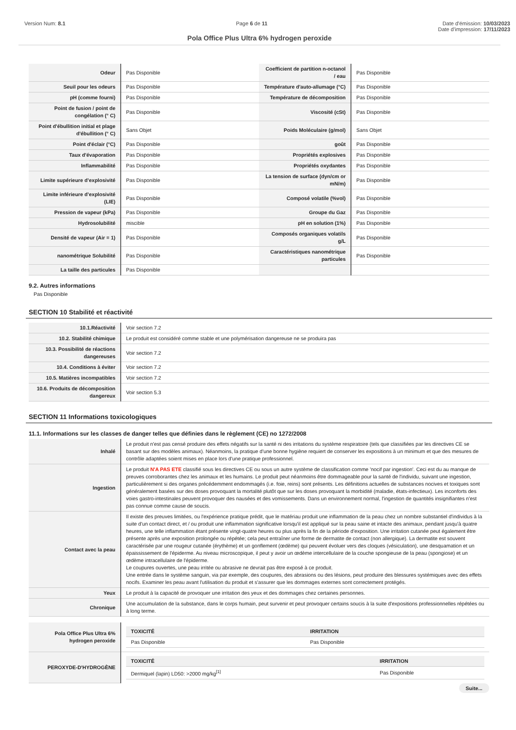Version Num: 8.1 Page 6 de 11 Date d'émission: 10/03/2023
Date d'impression: 17/11/2023
Pola Office Plus Ultra 6% hydrogen peroxide
| Odeur | Pas Disponible | Coefficient de partition n-octanol / eau | Pas Disponible |
| Seuil pour les odeurs | Pas Disponible | Température d'auto-allumage (°C) | Pas Disponible |
| pH (comme fourni) | Pas Disponible | Température de décomposition | Pas Disponible |
| Point de fusion / point de congélation (° C) | Pas Disponible | Viscosité (cSt) | Pas Disponible |
| Point d'ébullition initial et plage d'ébullition (° C) | Sans Objet | Poids Moléculaire (g/mol) | Sans Objet |
| Point d'éclair (°C) | Pas Disponible | goût | Pas Disponible |
| Taux d'évaporation | Pas Disponible | Propriétés explosives | Pas Disponible |
| Inflammabilité | Pas Disponible | Propriétés oxydantes | Pas Disponible |
| Limite supérieure d’explosivité | Pas Disponible | La tension de surface (dyn/cm or mN/m) | Pas Disponible |
| Limite inférieure d’explosivité (LIE) | Pas Disponible | Composé volatile (%vol) | Pas Disponible |
| Pression de vapeur (kPa) | Pas Disponible | Groupe du Gaz | Pas Disponible |
| Hydrosolubilité | miscible | pH en solution (1%) | Pas Disponible |
| Densité de vapeur (Air = 1) | Pas Disponible | Composés organiques volatils g/L | Pas Disponible |
| nanométrique Solubilité | Pas Disponible | Caractéristiques nanométrique particules | Pas Disponible |
| La taille des particules | Pas Disponible | | |
9.2. Autres informations
Pas Disponible
SECTION 10 Stabilité et réactivité
| 10.1.Réactivité | Voir section 7.2 |
| 10.2. Stabilité chimique | Le produit est considéré comme stable et une polymérisation dangereuse ne se produira pas |
| 10.3. Possibilité de réactions dangereuses | Voir section 7.2 |
| 10.4. Conditions à éviter | Voir section 7.2 |
| 10.5. Matières incompatibles | Voir section 7.2 |
| 10.6. Produits de décomposition dangereux | Voir section 5.3 |
SECTION 11 Informations toxicologiques
11.1. Informations sur les classes de danger telles que définies dans le règlement (CE) no 1272/2008
| Inhalé | Le produit n'est pas censé produire des effets négatifs sur la santé ni des irritations du système respiratoire (tels que classifiées par les directives CE se basant sur des modèles animaux). Néanmoins, la pratique d'une bonne hygiène requiert de conserver les expositions à un minimum et que des mesures de contrôle adaptées soient mises en place lors d'une pratique professionnel. |
| Ingestion | Le produit N'A PAS ETE classifié sous les directives CE ou sous un autre système de classification comme 'nocif par ingestion'. Ceci est du au manque de preuves corroborantes chez les animaux et les humains. Le produit peut néanmoins être dommageable pour la santé de l'individu, suivant une ingestion, particulièrement si des organes précédemment endommagés (i.e. foie, reins) sont présents. Les définitions actuelles de substances nocives et toxiques sont généralement basées sur des doses provoquant la mortalité plutôt que sur les doses provoquant la morbidité (maladie, états-infectieux). Les inconforts des voies gastro-intestinales peuvent provoquer des nausées et des vomissements. Dans un environnement normal, l'ingestion de quantités insignifiantes n'est pas connue comme cause de soucis. |
| Contact avec la peau | Il existe des preuves limitées, ou l'expérience pratique prédit, que le matériau produit une inflammation de la peau chez un nombre substantiel d'individus à la suite d'un contact direct, et / ou produit une inflammation significative lorsqu'il est appliqué sur la peau saine et intacte des animaux, pendant jusqu'à quatre heures, une telle inflammation étant présente vingt-quatre heures ou plus après la fin de la période d'exposition. Une irritation cutanée peut également être présente après une exposition prolongée ou répétée; cela peut entraîner une forme de dermatite de contact (non allergique). La dermatite est souvent caractérisée par une rougeur cutanée (érythème) et un gonflement (œdème) qui peuvent évoluer vers des cloques (vésiculation), une desquamation et un épaississement de l'épiderme. Au niveau microscopique, il peut y avoir un œdème intercellulaire de la couche spongieuse de la peau (spongiose) et un œdème intracellulaire de l'épiderme. Le coupures ouvertes, une peau irritée ou abrasive ne devrait pas être exposé à ce produit. Une entrée dans le système sanguin, via par exemple, des coupures, des abrasions ou des lésions, peut produire des blessures systémiques avec des effets nocifs. Examiner les peau avant l'utilisation du produit et s'assurer que les dommages externes sont correctement protégés. |
| Yeux | Le produit à la capacité de provoquer une irritation des yeux et des dommages chez certaines personnes. |
| Chronique | Une accumulation de la substance, dans le corps humain, peut survenir et peut provoquer certains soucis à la suite d'expositions professionnelles répétées ou à long terme. |
| Pola Office Plus Ultra 6% hydrogen peroxide | / TOXICITÉ / IRRITATION / / --- / --- / / Pas Disponible / Pas Disponible / |
| PEROXYDE-D'HYDROGÈNE | / TOXICITÉ / IRRITATION / / --- / --- / / Dermiquel (lapin) LD50: >2000 mg/kg<sup>[1]</sup> / Pas Disponible / |
Suite...